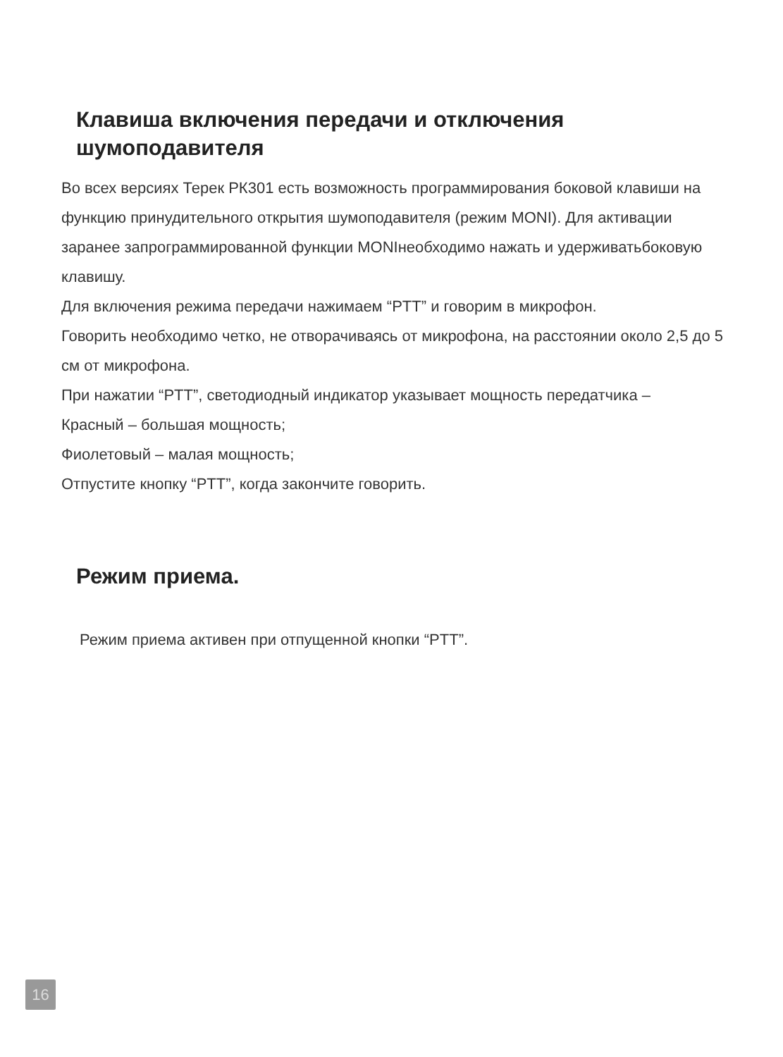Клавиша включения передачи и отключения
шумоподавителя
Во всех версиях Терек РК301 есть возможность программирования боковой клавиши на функцию принудительного открытия шумоподавителя (режим MONI). Для активации заранее запрограммированной функции MONIнеобходимо нажать и удерживатьбоковую клавишу.
Для включения режима передачи нажимаем “PTT” и говорим в микрофон.
Говорить необходимо четко, не отворачиваясь от микрофона, на расстоянии около 2,5 до 5 см от микрофона.
При нажатии “PTT”, светодиодный индикатор указывает мощность передатчика –
Красный – большая мощность;
Фиолетовый – малая мощность;
Отпустите кнопку “PTT”, когда закончите говорить.
Режим приема.
Режим приема активен при отпущенной кнопки “PTT”.
16